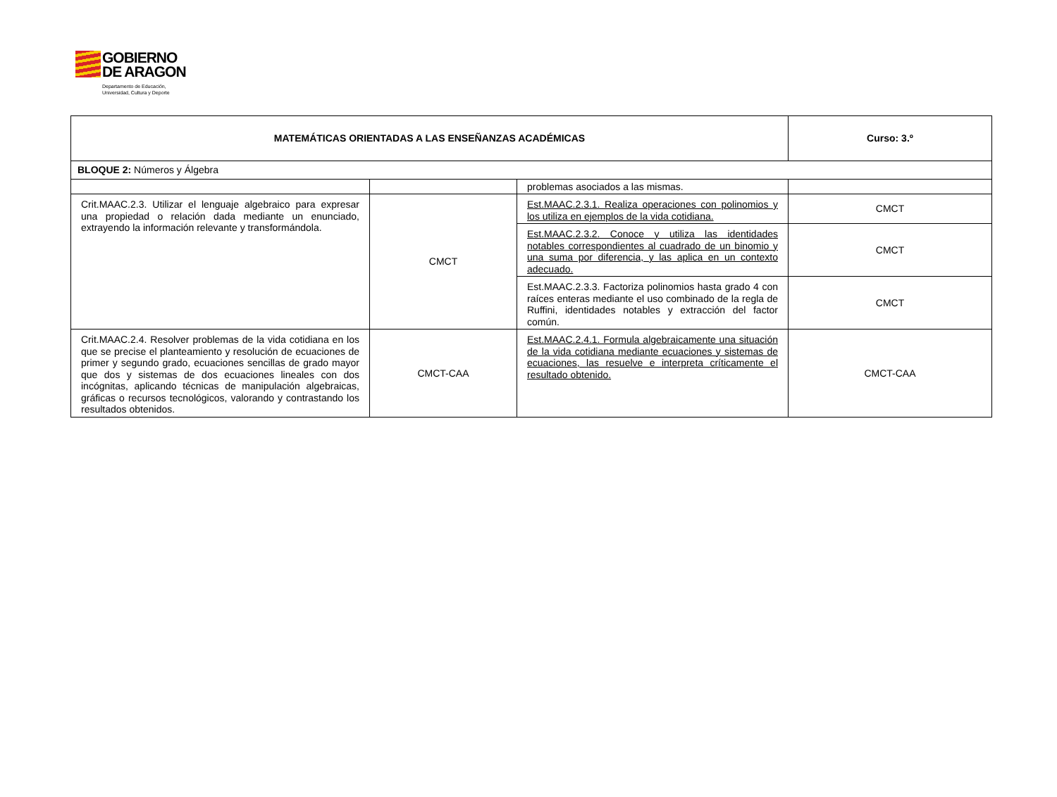GOBIERNO
DE ARAGON
Departamento de Educación,
Universidad, Cultura y Deporte
| MATEMÁTICAS ORIENTADAS A LAS ENSEÑANZAS ACADÉMICAS | | | Curso: 3.º |
| BLOQUE 2: Números y Álgebra | | | |
| | | problemas asociados a las mismas. | |
| Crit.MAAC.2.3. Utilizar el lenguaje algebraico para expresar una propiedad o relación dada mediante un enunciado, extrayendo la información relevante y transformándola. | CMCT | Est.MAAC.2.3.1. Realiza operaciones con polinomios y los utiliza en ejemplos de la vida cotidiana. | CMCT |
| | | Est.MAAC.2.3.2. Conoce y utiliza las identidades notables correspondientes al cuadrado de un binomio y una suma por diferencia, y las aplica en un contexto adecuado. | CMCT |
| | | Est.MAAC.2.3.3. Factoriza polinomios hasta grado 4 con raíces enteras mediante el uso combinado de la regla de Ruffini, identidades notables y extracción del factor común. | CMCT |
| Crit.MAAC.2.4. Resolver problemas de la vida cotidiana en los que se precise el planteamiento y resolución de ecuaciones de primer y segundo grado, ecuaciones sencillas de grado mayor que dos y sistemas de dos ecuaciones lineales con dos incógnitas, aplicando técnicas de manipulación algebraicas, gráficas o recursos tecnológicos, valorando y contrastando los resultados obtenidos. | CMCT-CAA | Est.MAAC.2.4.1. Formula algebraicamente una situación de la vida cotidiana mediante ecuaciones y sistemas de ecuaciones, las resuelve e interpreta críticamente el resultado obtenido. | CMCT-CAA |